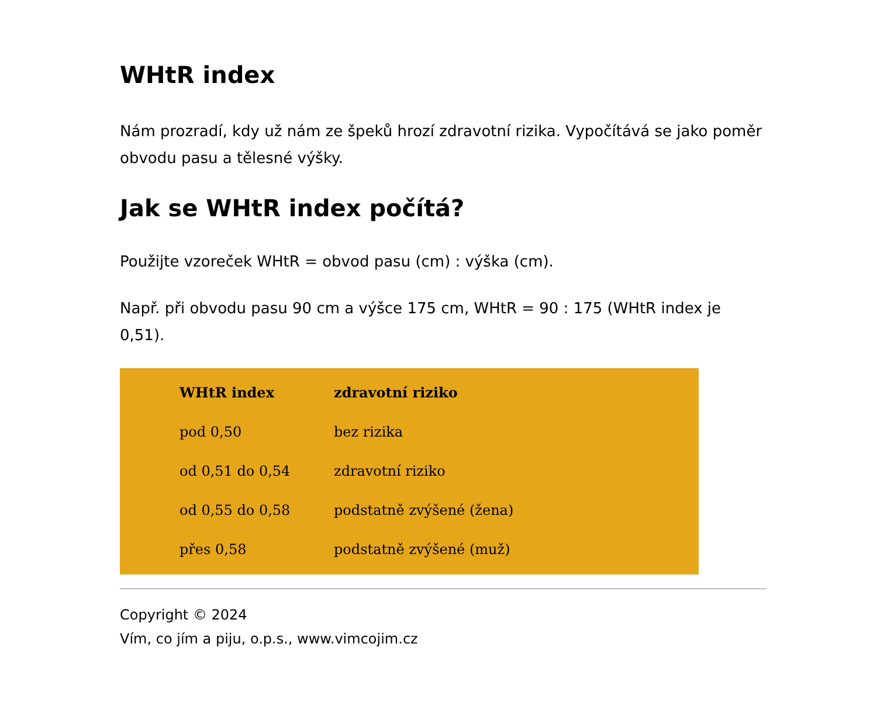WHtR index
Nám prozradí, kdy už nám ze špeků hrozí zdravotní rizika. Vypočítává se jako poměr obvodu pasu a tělesné výšky.
Jak se WHtR index počítá?
Použijte vzoreček WHtR = obvod pasu (cm) : výška (cm).
Např. při obvodu pasu 90 cm a výšce 175 cm, WHtR = 90 : 175 (WHtR index je 0,51).
| WHtR index | zdravotní riziko |
| --- | --- |
| pod 0,50 | bez rizika |
| od 0,51 do 0,54 | zdravotní riziko |
| od 0,55 do 0,58 | podstatně zvýšené (žena) |
| přes 0,58 | podstatně zvýšené (muž) |
Copyright © 2024
Vím, co jím a piju, o.p.s., www.vimcojim.cz